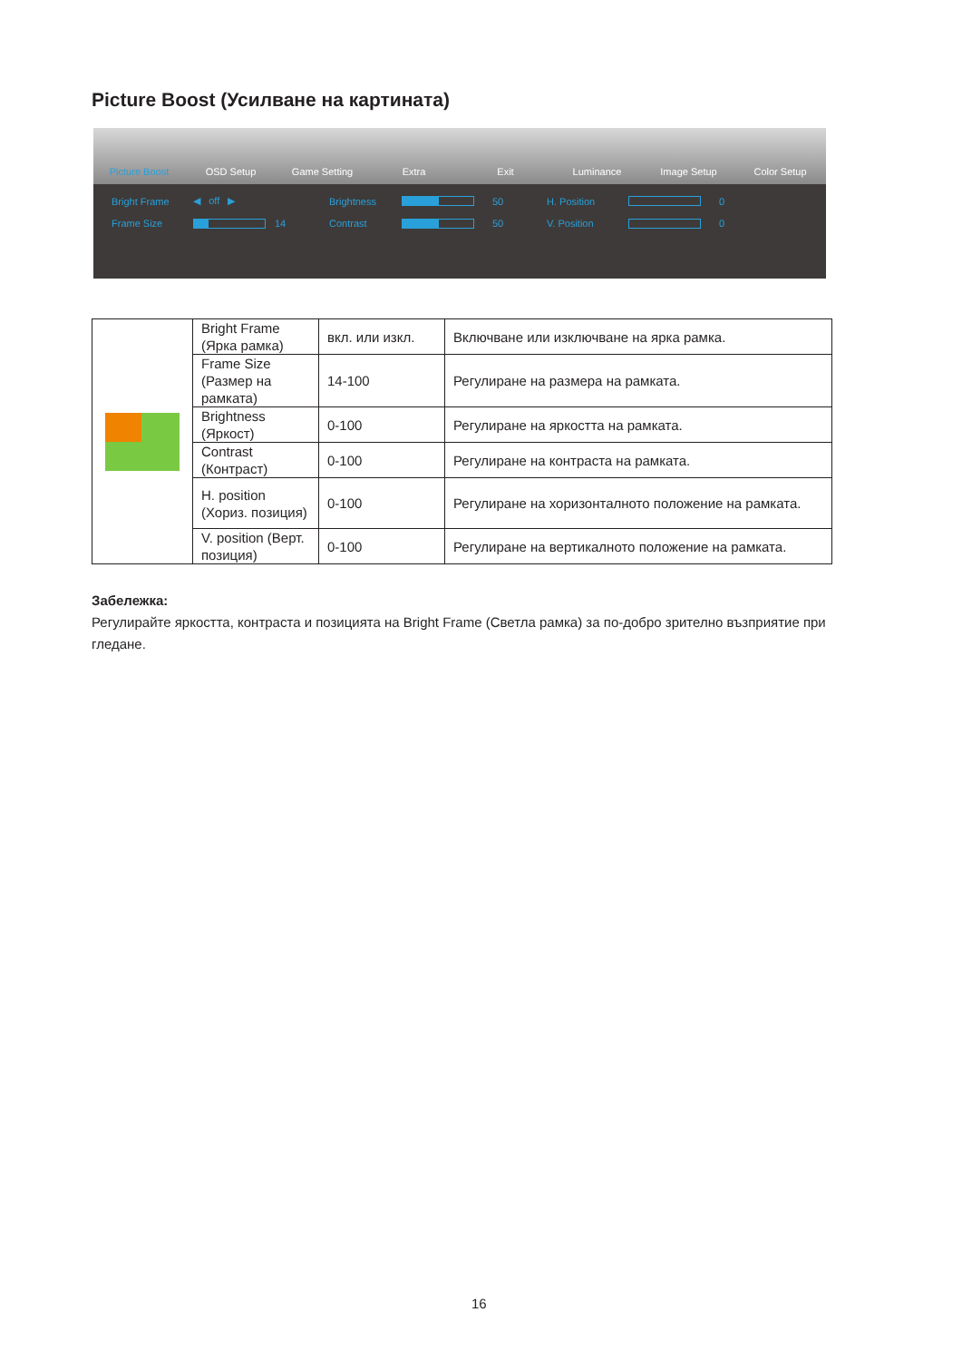Picture Boost (Усилване на картината)
Picture Boost
OSD Setup
Game Setting
Extra
Exit
Luminance
Image Setup
Color Setup
Bright Frame ◀ off ▶ Brightness 50 H. Position 0 Frame Size 14 Contrast 50 V. Position 0
| | Bright Frame (Ярка рамка) | вкл. или изкл. | Включване или изключване на ярка рамка. |
| | Frame Size (Размер на рамката) | 14-100 | Регулиране на размера на рамката. |
| | Brightness (Яркост) | 0-100 | Регулиране на яркостта на рамката. |
| | Contrast (Контраст) | 0-100 | Регулиране на контраста на рамката. |
| | H. position (Хориз. позиция) | 0-100 | Регулиране на хоризонталното положение на рамката. |
| | V. position (Верт. позиция) | 0-100 | Регулиране на вертикалното положение на рамката. |
Забележка:
Регулирайте яркостта, контраста и позицията на Bright Frame (Светла рамка) за по-добро зрително възприятие при гледане.
16